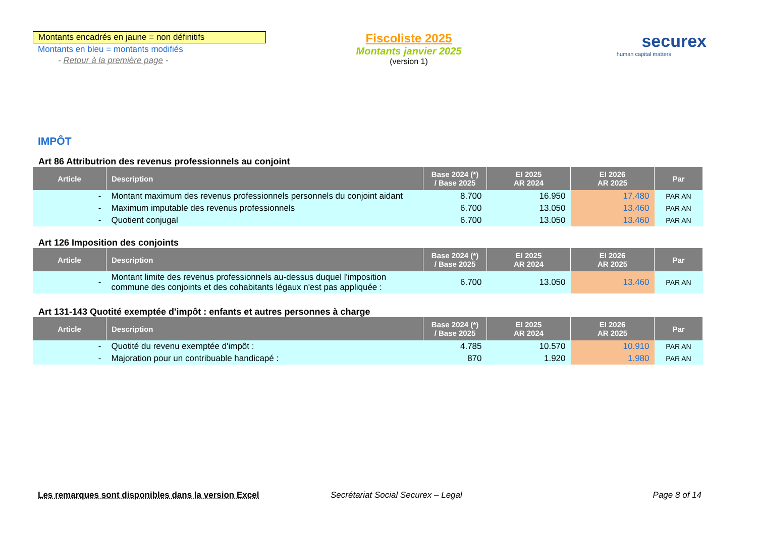Montants encadrés en jaune = non définitifs
Montants en bleu = montants modifiés
- Retour à la première page -
Fiscoliste 2025
Montants janvier 2025
(version 1)
securex
human capital matters
IMPÔT
Art 86 Attributrion des revenus professionnels au conjoint
| Article | Description | Base 2024 (*) / Base 2025 | EI 2025 AR 2024 | EI 2026 AR 2025 | Par |
| --- | --- | --- | --- | --- | --- |
| - | Montant maximum des revenus professionnels personnels du conjoint aidant | 8.700 | 16.950 | 17.480 | PAR AN |
| - | Maximum imputable des revenus professionnels | 6.700 | 13.050 | 13.460 | PAR AN |
| - | Quotient conjugal | 6.700 | 13.050 | 13.460 | PAR AN |
Art 126 Imposition des conjoints
| Article | Description | Base 2024 (*) / Base 2025 | EI 2025 AR 2024 | EI 2026 AR 2025 | Par |
| --- | --- | --- | --- | --- | --- |
| - | Montant limite des revenus professionnels au-dessus duquel l'imposition commune des conjoints et des cohabitants légaux n'est pas appliquée : | 6.700 | 13.050 | 13.460 | PAR AN |
Art 131-143 Quotité exemptée d'impôt : enfants et autres personnes à charge
| Article | Description | Base 2024 (*) / Base 2025 | EI 2025 AR 2024 | EI 2026 AR 2025 | Par |
| --- | --- | --- | --- | --- | --- |
| - | Quotité du revenu exemptée d'impôt : | 4.785 | 10.570 | 10.910 | PAR AN |
| - | Majoration pour un contribuable handicapé : | 870 | 1.920 | 1.980 | PAR AN |
Les remarques sont disponibles dans la version Excel Secrétariat Social Securex – Legal
Page 8 of 14